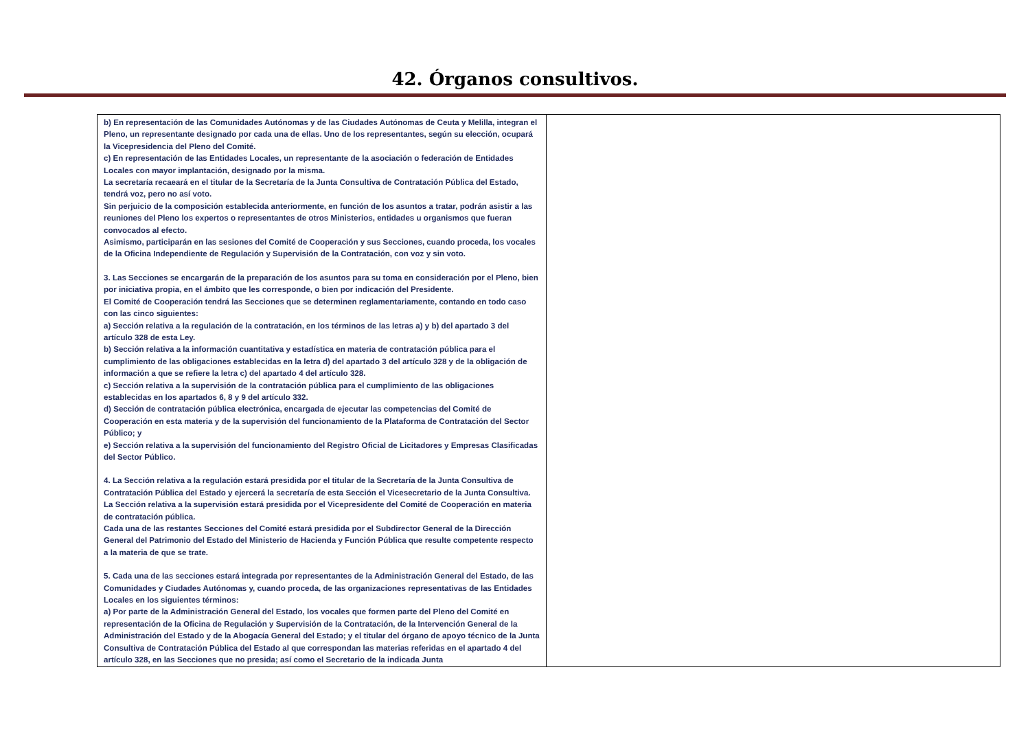42. Órganos consultivos.
| b) En representación de las Comunidades Autónomas y de las Ciudades Autónomas de Ceuta y Melilla, integran el Pleno, un representante designado por cada una de ellas. Uno de los representantes, según su elección, ocupará la Vicepresidencia del Pleno del Comité. c) En representación de las Entidades Locales, un representante de la asociación o federación de Entidades Locales con mayor implantación, designado por la misma. La secretaría recaeará en el titular de la Secretaría de la Junta Consultiva de Contratación Pública del Estado, tendrá voz, pero no así voto. Sin perjuicio de la composición establecida anteriormente, en función de los asuntos a tratar, podrán asistir a las reuniones del Pleno los expertos o representantes de otros Ministerios, entidades u organismos que fueran convocados al efecto. Asimismo, participarán en las sesiones del Comité de Cooperación y sus Secciones, cuando proceda, los vocales de la Oficina Independiente de Regulación y Supervisión de la Contratación, con voz y sin voto. 3. Las Secciones se encargarán de la preparación de los asuntos para su toma en consideración por el Pleno, bien por iniciativa propia, en el ámbito que les corresponde, o bien por indicación del Presidente. El Comité de Cooperación tendrá las Secciones que se determinen reglamentariamente, contando en todo caso con las cinco siguientes: a) Sección relativa a la regulación de la contratación, en los términos de las letras a) y b) del apartado 3 del artículo 328 de esta Ley. b) Sección relativa a la información cuantitativa y estadística en materia de contratación pública para el cumplimiento de las obligaciones establecidas en la letra d) del apartado 3 del artículo 328 y de la obligación de información a que se refiere la letra c) del apartado 4 del artículo 328. c) Sección relativa a la supervisión de la contratación pública para el cumplimiento de las obligaciones establecidas en los apartados 6, 8 y 9 del artículo 332. d) Sección de contratación pública electrónica, encargada de ejecutar las competencias del Comité de Cooperación en esta materia y de la supervisión del funcionamiento de la Plataforma de Contratación del Sector Público; y e) Sección relativa a la supervisión del funcionamiento del Registro Oficial de Licitadores y Empresas Clasificadas del Sector Público. 4. La Sección relativa a la regulación estará presidida por el titular de la Secretaría de la Junta Consultiva de Contratación Pública del Estado y ejercerá la secretaría de esta Sección el Vicesecretario de la Junta Consultiva. La Sección relativa a la supervisión estará presidida por el Vicepresidente del Comité de Cooperación en materia de contratación pública. Cada una de las restantes Secciones del Comité estará presidida por el Subdirector General de la Dirección General del Patrimonio del Estado del Ministerio de Hacienda y Función Pública que resulte competente respecto a la materia de que se trate. 5. Cada una de las secciones estará integrada por representantes de la Administración General del Estado, de las Comunidades y Ciudades Autónomas y, cuando proceda, de las organizaciones representativas de las Entidades Locales en los siguientes términos: a) Por parte de la Administración General del Estado, los vocales que formen parte del Pleno del Comité en representación de la Oficina de Regulación y Supervisión de la Contratación, de la Intervención General de la Administración del Estado y de la Abogacía General del Estado; y el titular del órgano de apoyo técnico de la Junta Consultiva de Contratación Pública del Estado al que correspondan las materias referidas en el apartado 4 del artículo 328, en las Secciones que no presida; así como el Secretario de la indicada Junta | |